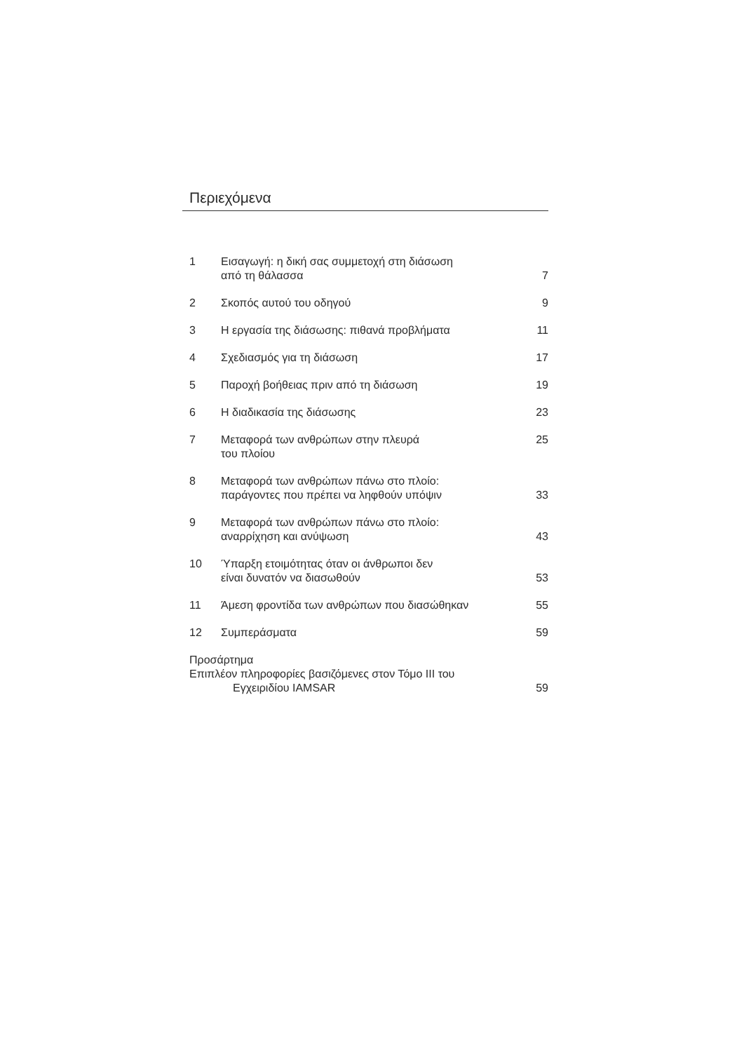Περιεχόμενα
1 Εισαγωγή: η δική σας συμμετοχή στη διάσωση
από τη θάλασσα
7
2 Σκοπός αυτού του οδηγού 9
3 Η εργασία της διάσωσης: πιθανά προβλήματα
11
4 Σχεδιασμός για τη διάσωση 17
5 Παροχή βοήθειας πριν από τη διάσωση
19
6 Η διαδικασία της διάσωσης 23
7 Μεταφορά των ανθρώπων στην πλευρά
του πλοίου
25
8 Μεταφορά των ανθρώπων πάνω στο πλοίο:
παράγοντες που πρέπει να ληφθούν υπόψιν
33
9 Μεταφορά των ανθρώπων πάνω στο πλοίο:
αναρρίχηση και ανύψωση
43
10 Ύπαρξη ετοιμότητας όταν οι άνθρωποι δεν
είναι δυνατόν να διασωθούν
53
11 Άμεση φροντίδα των ανθρώπων που διασώθηκαν
55
12 Συμπεράσματα 59
Προσάρτημα
Επιπλέον πληροφορίες βασιζόμενες στον Τόμο III του
Εγχειριδίου IAMSAR
59